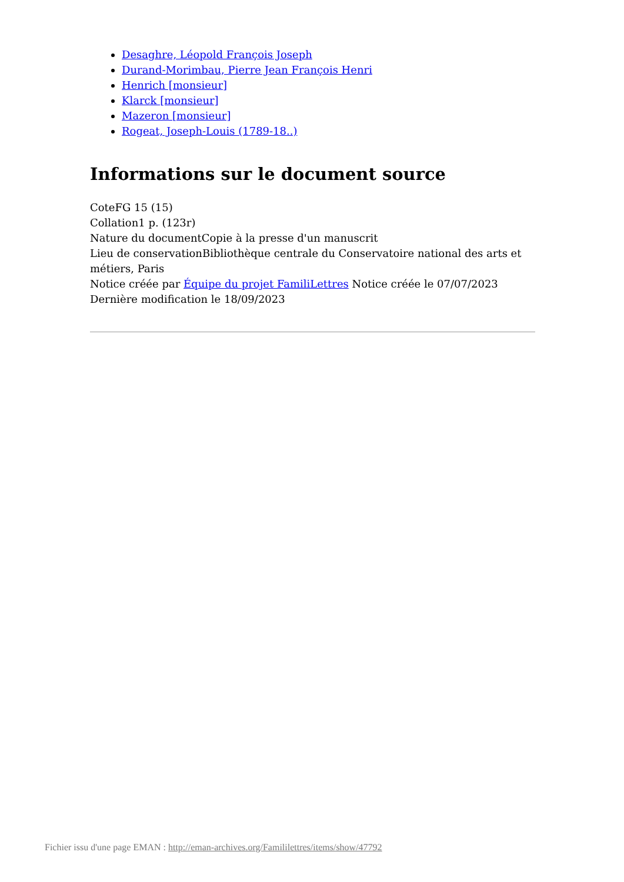Desaghre, Léopold François Joseph
Durand-Morimbau, Pierre Jean François Henri
Henrich [monsieur]
Klarck [monsieur]
Mazeron [monsieur]
Rogeat, Joseph-Louis (1789-18..)
Informations sur le document source
CoteFG 15 (15)
Collation1 p. (123r)
Nature du documentCopie à la presse d'un manuscrit
Lieu de conservationBibliothèque centrale du Conservatoire national des arts et métiers, Paris
Notice créée par Équipe du projet FamiliLettres Notice créée le 07/07/2023
Dernière modification le 18/09/2023
Fichier issu d'une page EMAN : http://eman-archives.org/Famililettres/items/show/47792